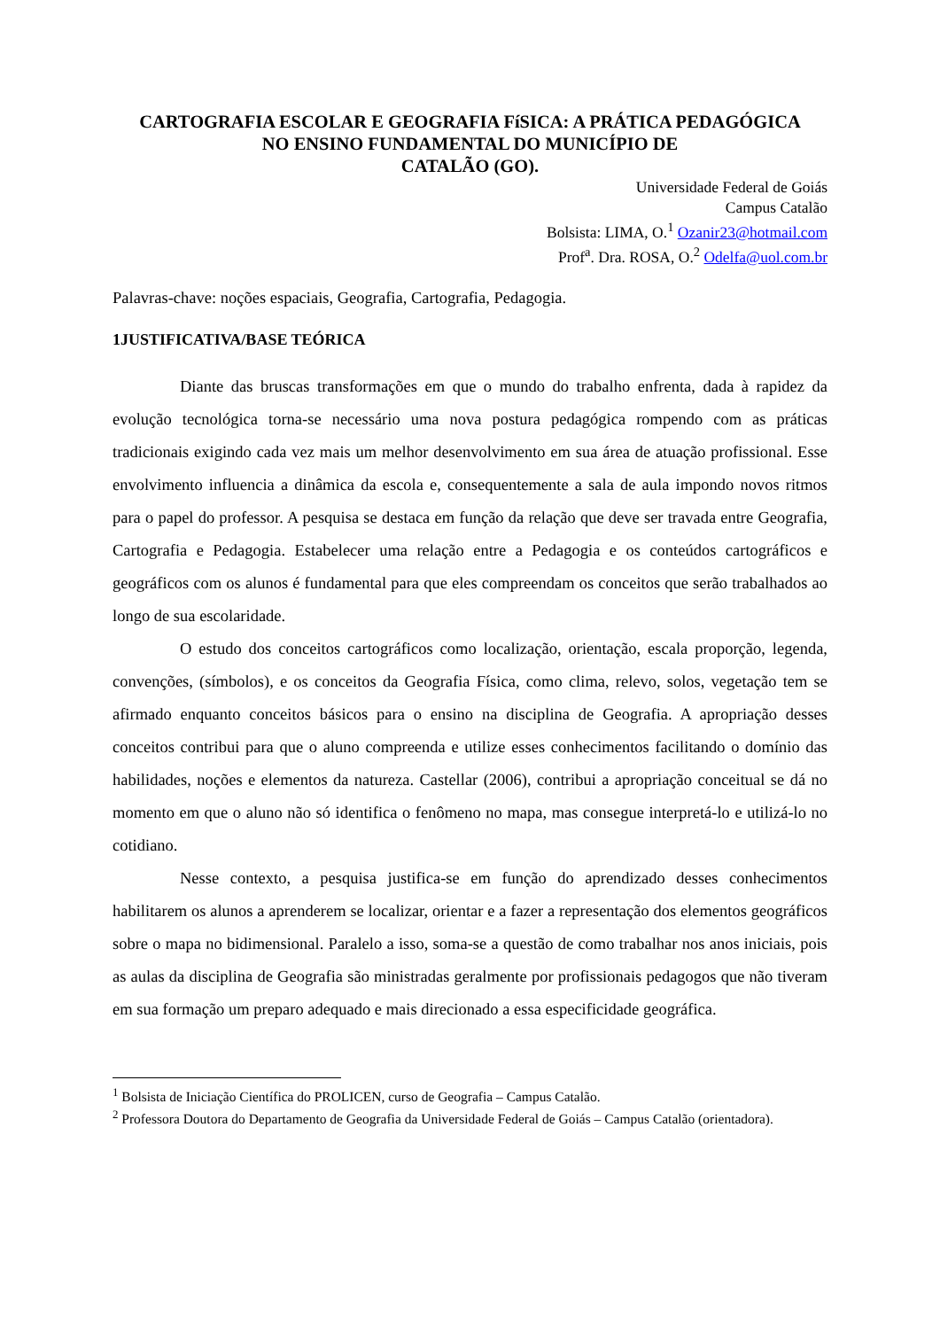CARTOGRAFIA ESCOLAR E GEOGRAFIA FíSICA: A PRÁTICA PEDAGÓGICA
NO ENSINO FUNDAMENTAL DO MUNICÍPIO DE
CATALÃO (GO).
Universidade Federal de Goiás
Campus Catalão
Bolsista: LIMA, O.<sup>1</sup> Ozanir23@hotmail.com
Prof<sup>a</sup>. Dra. ROSA, O.<sup>2</sup> Odelfa@uol.com.br
Palavras-chave: noções espaciais, Geografia, Cartografia, Pedagogia.
1JUSTIFICATIVA/BASE TEÓRICA
Diante das bruscas transformações em que o mundo do trabalho enfrenta, dada à rapidez da evolução tecnológica torna-se necessário uma nova postura pedagógica rompendo com as práticas tradicionais exigindo cada vez mais um melhor desenvolvimento em sua área de atuação profissional. Esse envolvimento influencia a dinâmica da escola e, consequentemente a sala de aula impondo novos ritmos para o papel do professor. A pesquisa se destaca em função da relação que deve ser travada entre Geografia, Cartografia e Pedagogia. Estabelecer uma relação entre a Pedagogia e os conteúdos cartográficos e geográficos com os alunos é fundamental para que eles compreendam os conceitos que serão trabalhados ao longo de sua escolaridade.
O estudo dos conceitos cartográficos como localização, orientação, escala proporção, legenda, convenções, (símbolos), e os conceitos da Geografia Física, como clima, relevo, solos, vegetação tem se afirmado enquanto conceitos básicos para o ensino na disciplina de Geografia. A apropriação desses conceitos contribui para que o aluno compreenda e utilize esses conhecimentos facilitando o domínio das habilidades, noções e elementos da natureza. Castellar (2006), contribui a apropriação conceitual se dá no momento em que o aluno não só identifica o fenômeno no mapa, mas consegue interpretá-lo e utilizá-lo no cotidiano.
Nesse contexto, a pesquisa justifica-se em função do aprendizado desses conhecimentos habilitarem os alunos a aprenderem se localizar, orientar e a fazer a representação dos elementos geográficos sobre o mapa no bidimensional. Paralelo a isso, soma-se a questão de como trabalhar nos anos iniciais, pois as aulas da disciplina de Geografia são ministradas geralmente por profissionais pedagogos que não tiveram em sua formação um preparo adequado e mais direcionado a essa especificidade geográfica.
<sup>1</sup> Bolsista de Iniciação Científica do PROLICEN, curso de Geografia – Campus Catalão.
<sup>2</sup> Professora Doutora do Departamento de Geografia da Universidade Federal de Goiás – Campus Catalão (orientadora).